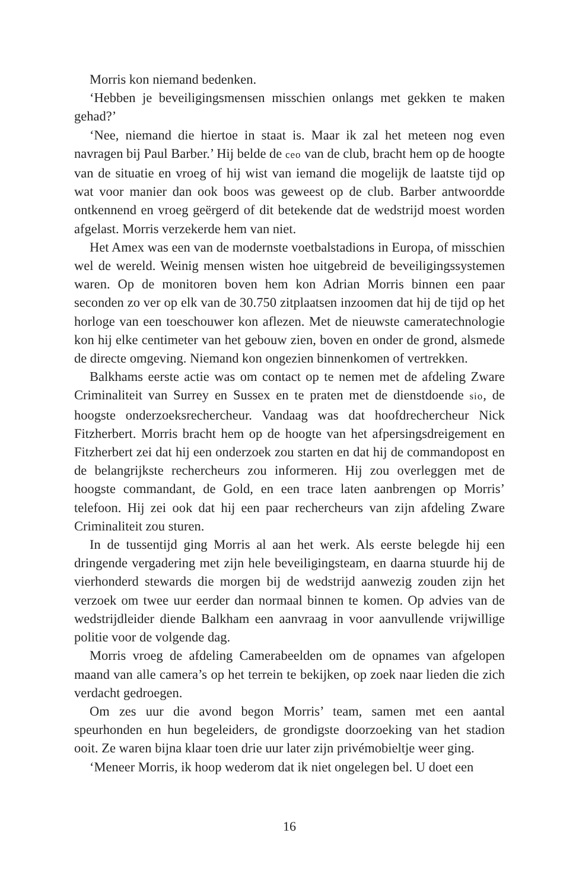Morris kon niemand bedenken.
‘Hebben je beveiligingsmensen misschien onlangs met gekken te maken gehad?’
‘Nee, niemand die hiertoe in staat is. Maar ik zal het meteen nog even navragen bij Paul Barber.’ Hij belde de ceo van de club, bracht hem op de hoogte van de situatie en vroeg of hij wist van iemand die mogelijk de laatste tijd op wat voor manier dan ook boos was geweest op de club. Barber antwoordde ontkennend en vroeg geërgerd of dit betekende dat de wedstrijd moest worden afgelast. Morris verzekerde hem van niet.
Het Amex was een van de modernste voetbalstadions in Europa, of misschien wel de wereld. Weinig mensen wisten hoe uitgebreid de beveiligingssystemen waren. Op de monitoren boven hem kon Adrian Morris binnen een paar seconden zo ver op elk van de 30.750 zitplaatsen inzoomen dat hij de tijd op het horloge van een toeschouwer kon aflezen. Met de nieuwste cameratechnologie kon hij elke centimeter van het gebouw zien, boven en onder de grond, alsmede de directe omgeving. Niemand kon ongezien binnenkomen of vertrekken.
Balkhams eerste actie was om contact op te nemen met de afdeling Zware Criminaliteit van Surrey en Sussex en te praten met de dienstdoende sio, de hoogste onderzoeksrechercheur. Vandaag was dat hoofdrechercheur Nick Fitzherbert. Morris bracht hem op de hoogte van het afpersingsdreigement en Fitzherbert zei dat hij een onderzoek zou starten en dat hij de commandopost en de belangrijkste rechercheurs zou informeren. Hij zou overleggen met de hoogste commandant, de Gold, en een trace laten aanbrengen op Morris’ telefoon. Hij zei ook dat hij een paar rechercheurs van zijn afdeling Zware Criminaliteit zou sturen.
In de tussentijd ging Morris al aan het werk. Als eerste belegde hij een dringende vergadering met zijn hele beveiligingsteam, en daarna stuurde hij de vierhonderd stewards die morgen bij de wedstrijd aanwezig zouden zijn het verzoek om twee uur eerder dan normaal binnen te komen. Op advies van de wedstrijdleider diende Balkham een aanvraag in voor aanvullende vrijwillige politie voor de volgende dag.
Morris vroeg de afdeling Camerabeelden om de opnames van afgelopen maand van alle camera’s op het terrein te bekijken, op zoek naar lieden die zich verdacht gedroegen.
Om zes uur die avond begon Morris’ team, samen met een aantal speurhonden en hun begeleiders, de grondigste doorzoeking van het stadion ooit. Ze waren bijna klaar toen drie uur later zijn privémobieltje weer ging.
‘Meneer Morris, ik hoop wederom dat ik niet ongelegen bel. U doet een
16